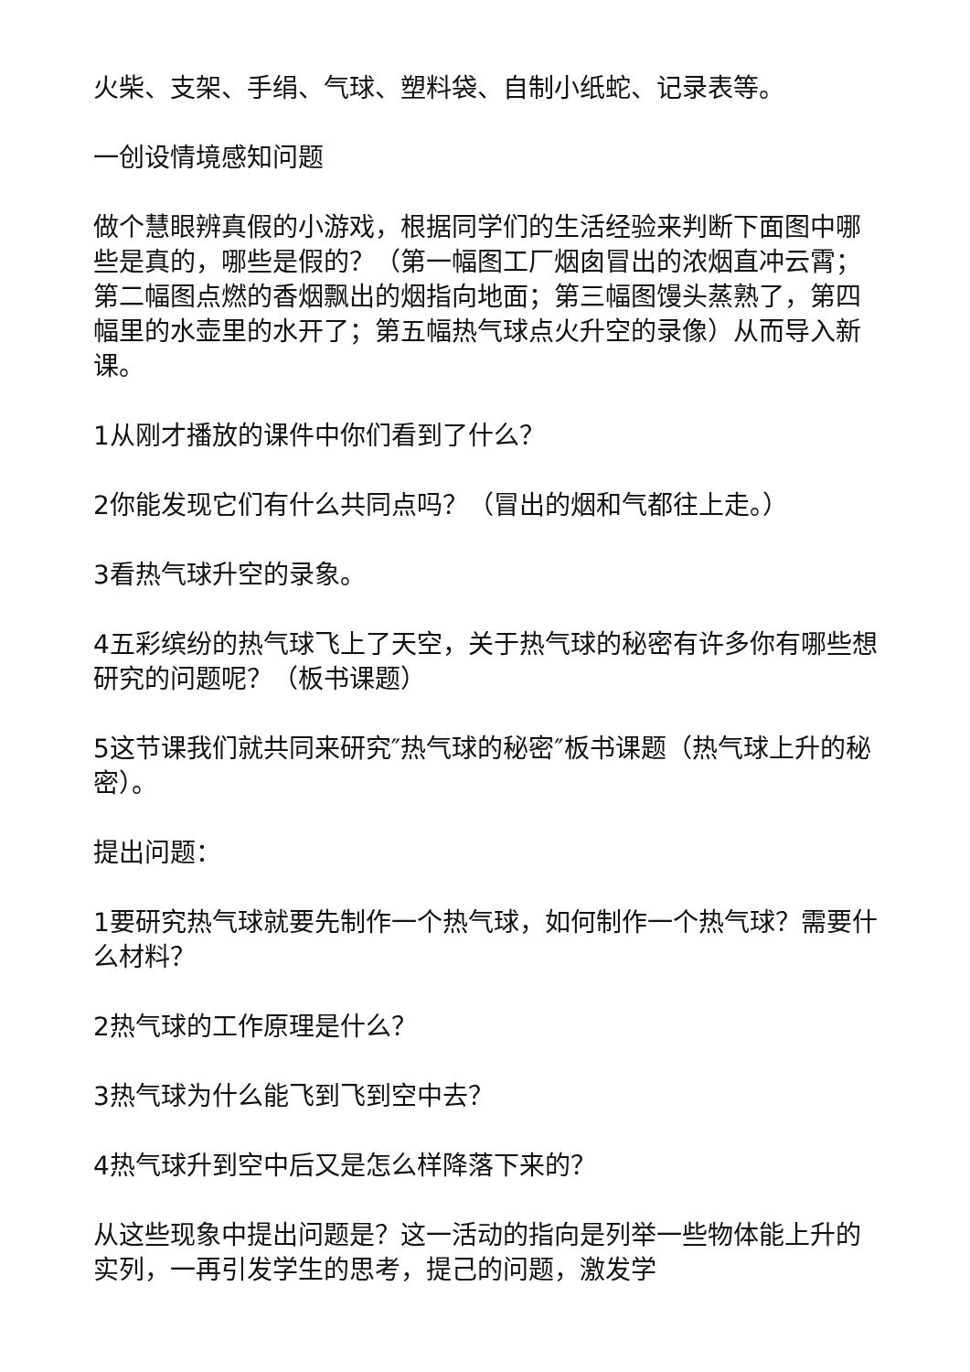火柴、支架、手绢、气球、塑料袋、自制小纸蛇、记录表等。
一创设情境感知问题
做个慧眼辨真假的小游戏，根据同学们的生活经验来判断下面图中哪些是真的，哪些是假的？（第一幅图工厂烟囱冒出的浓烟直冲云霄；第二幅图点燃的香烟飘出的烟指向地面；第三幅图馒头蒸熟了，第四幅里的水壶里的水开了；第五幅热气球点火升空的录像）从而导入新课。
1从刚才播放的课件中你们看到了什么？
2你能发现它们有什么共同点吗？（冒出的烟和气都往上走。）
3看热气球升空的录象。
4五彩缤纷的热气球飞上了天空，关于热气球的秘密有许多你有哪些想研究的问题呢？（板书课题）
5这节课我们就共同来研究″热气球的秘密″板书课题（热气球上升的秘密）。
提出问题：
1要研究热气球就要先制作一个热气球，如何制作一个热气球？需要什么材料？
2热气球的工作原理是什么？
3热气球为什么能飞到飞到空中去？
4热气球升到空中后又是怎么样降落下来的？
从这些现象中提出问题是？这一活动的指向是列举一些物体能上升的实列，一再引发学生的思考，提己的问题，激发学